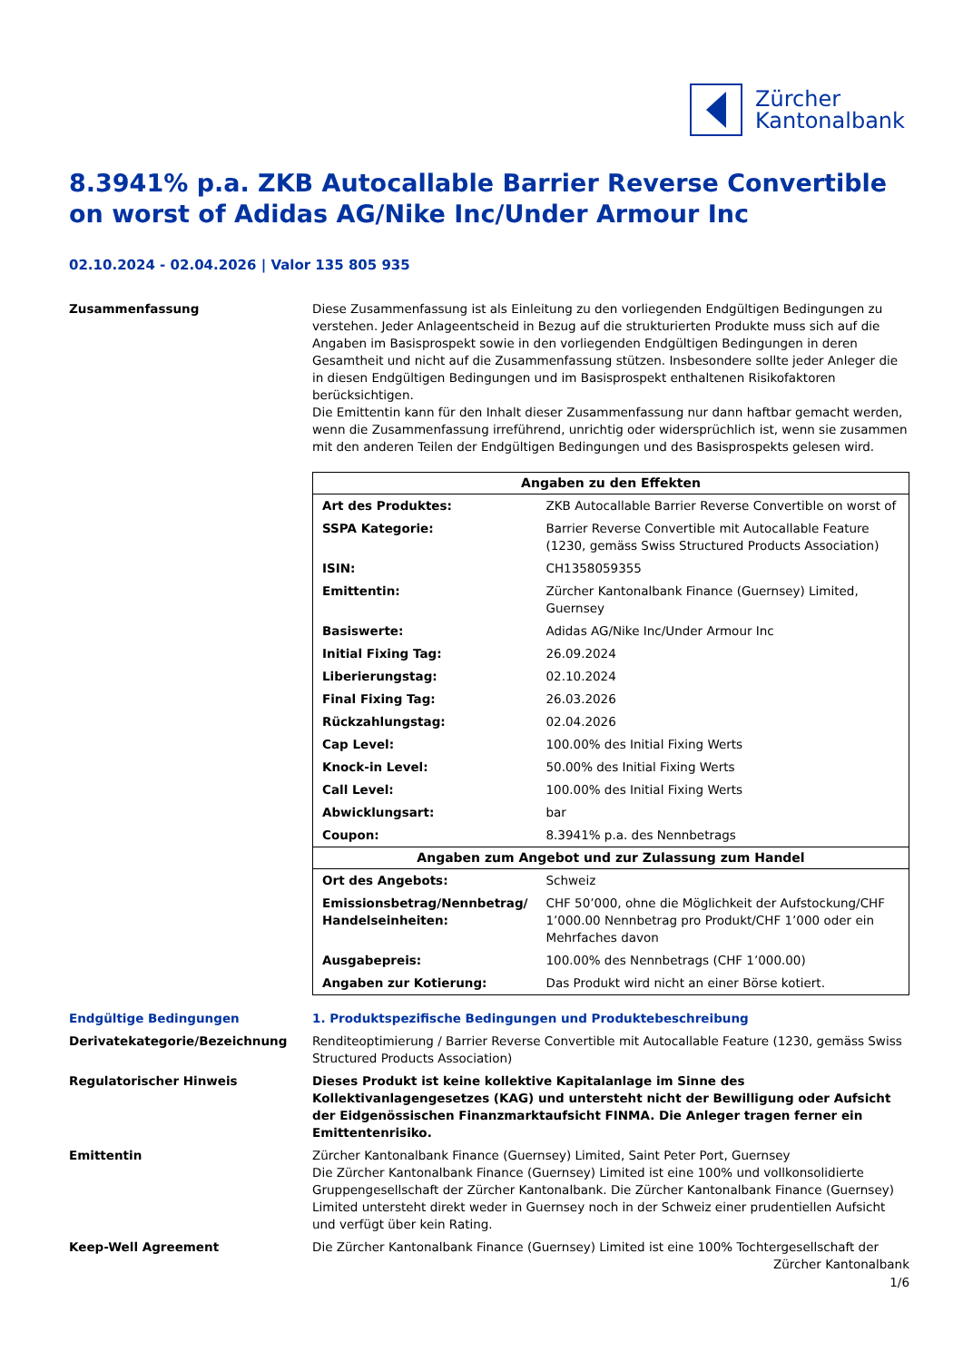Zürcher
Kantonalbank
8.3941% p.a. ZKB Autocallable Barrier Reverse Convertible on worst of Adidas AG/Nike Inc/Under Armour Inc
02.10.2024 - 02.04.2026 | Valor 135 805 935
Zusammenfassung Diese Zusammenfassung ist als Einleitung zu den vorliegenden Endgültigen Bedingungen zu verstehen. Jeder Anlageentscheid in Bezug auf die strukturierten Produkte muss sich auf die Angaben im Basisprospekt sowie in den vorliegenden Endgültigen Bedingungen in deren Gesamtheit und nicht auf die Zusammenfassung stützen. Insbesondere sollte jeder Anleger die in diesen Endgültigen Bedingungen und im Basisprospekt enthaltenen Risikofaktoren berücksichtigen.
Die Emittentin kann für den Inhalt dieser Zusammenfassung nur dann haftbar gemacht werden, wenn die Zusammenfassung irreführend, unrichtig oder widersprüchlich ist, wenn sie zusammen mit den anderen Teilen der Endgültigen Bedingungen und des Basisprospekts gelesen wird.
| Angaben zu den Effekten | |
| --- | --- |
| Art des Produktes: | ZKB Autocallable Barrier Reverse Convertible on worst of |
| SSPA Kategorie: | Barrier Reverse Convertible mit Autocallable Feature (1230, gemäss Swiss Structured Products Association) |
| ISIN: | CH1358059355 |
| Emittentin: | Zürcher Kantonalbank Finance (Guernsey) Limited, Guernsey |
| Basiswerte: | Adidas AG/Nike Inc/Under Armour Inc |
| Initial Fixing Tag: | 26.09.2024 |
| Liberierungstag: | 02.10.2024 |
| Final Fixing Tag: | 26.03.2026 |
| Rückzahlungstag: | 02.04.2026 |
| Cap Level: | 100.00% des Initial Fixing Werts |
| Knock-in Level: | 50.00% des Initial Fixing Werts |
| Call Level: | 100.00% des Initial Fixing Werts |
| Abwicklungsart: | bar |
| Coupon: | 8.3941% p.a. des Nennbetrags |
| Angaben zum Angebot und zur Zulassung zum Handel | |
| Ort des Angebots: | Schweiz |
| Emissionsbetrag/Nennbetrag/ Handelseinheiten: | CHF 50’000, ohne die Möglichkeit der Aufstockung/CHF 1’000.00 Nennbetrag pro Produkt/CHF 1’000 oder ein Mehrfaches davon |
| Ausgabepreis: | 100.00% des Nennbetrags (CHF 1’000.00) |
| Angaben zur Kotierung: | Das Produkt wird nicht an einer Börse kotiert. |
Endgültige Bedingungen 1. Produktspezifische Bedingungen und Produktebeschreibung
Derivatekategorie/Bezeichnung Renditeoptimierung / Barrier Reverse Convertible mit Autocallable Feature (1230, gemäss Swiss Structured Products Association)
Regulatorischer Hinweis Dieses Produkt ist keine kollektive Kapitalanlage im Sinne des Kollektivanlagengesetzes (KAG) und untersteht nicht der Bewilligung oder Aufsicht der Eidgenössischen Finanzmarktaufsicht FINMA. Die Anleger tragen ferner ein Emittentenrisiko.
Emittentin Zürcher Kantonalbank Finance (Guernsey) Limited, Saint Peter Port, Guernsey
Die Zürcher Kantonalbank Finance (Guernsey) Limited ist eine 100% und vollkonsolidierte Gruppengesellschaft der Zürcher Kantonalbank. Die Zürcher Kantonalbank Finance (Guernsey) Limited untersteht direkt weder in Guernsey noch in der Schweiz einer prudentiellen Aufsicht und verfügt über kein Rating.
Keep-Well Agreement Die Zürcher Kantonalbank Finance (Guernsey) Limited ist eine 100% Tochtergesellschaft der
Zürcher Kantonalbank
1/6